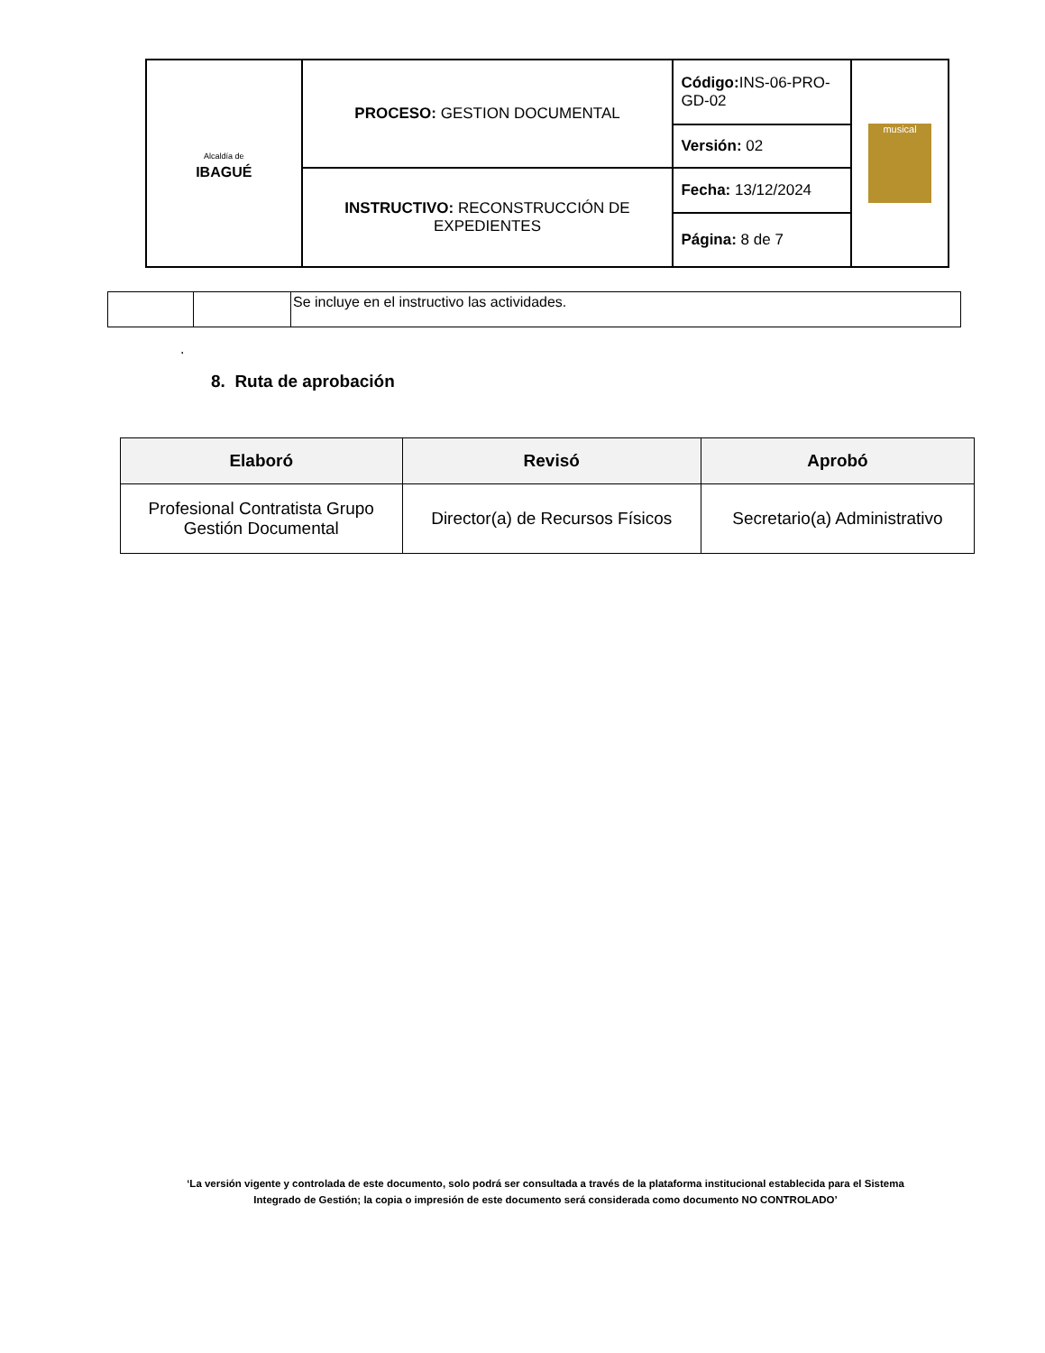| Alcaldía de IBAGUÉ | PROCESO: GESTION DOCUMENTAL | Código: INS-06-PRO-GD-02 | musical |
| | | Versión: 02 | |
| | INSTRUCTIVO: RECONSTRUCCIÓN DE EXPEDIENTES | Fecha: 13/12/2024 | |
| | | Página: 8 de 7 | |
| | | Se incluye en el instructivo las actividades. |
.
8. Ruta de aprobación
| Elaboró | Revisó | Aprobó |
| --- | --- | --- |
| Profesional Contratista Grupo Gestión Documental | Director(a) de Recursos Físicos | Secretario(a) Administrativo |
‘La versión vigente y controlada de este documento, solo podrá ser consultada a través de la plataforma institucional establecida para el Sistema Integrado de Gestión; la copia o impresión de este documento será considerada como documento NO CONTROLADO’